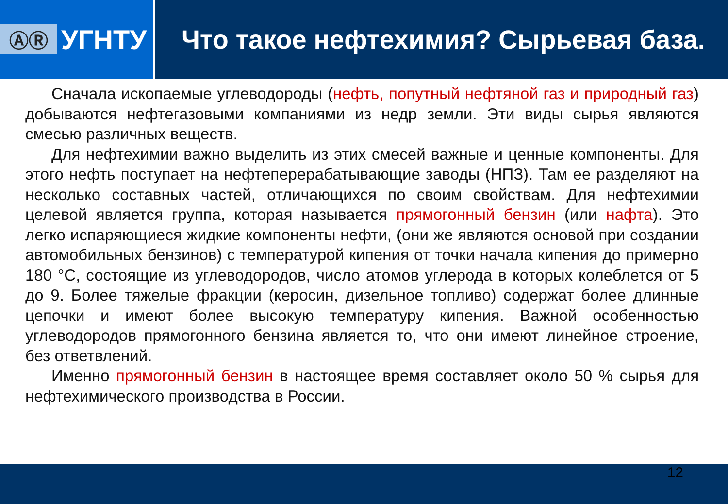ⒶⓇ
УГНТУ
Что такое нефтехимия? Сырьевая база.
Сначала ископаемые углеводороды (нефть, попутный нефтяной газ и природный газ) добываются нефтегазовыми компаниями из недр земли. Эти виды сырья являются смесью различных веществ.
Для нефтехимии важно выделить из этих смесей важные и ценные компоненты. Для этого нефть поступает на нефтеперерабатывающие заводы (НПЗ). Там ее разделяют на несколько составных частей, отличающихся по своим свойствам. Для нефтехимии целевой является группа, которая называется прямогонный бензин (или нафта). Это легко испаряющиеся жидкие компоненты нефти, (они же являются основой при создании автомобильных бензинов) с температурой кипения от точки начала кипения до примерно 180 °C, состоящие из углеводородов, число атомов углерода в которых колеблется от 5 до 9. Более тяжелые фракции (керосин, дизельное топливо) содержат более длинные цепочки и имеют более высокую температуру кипения. Важной особенностью углеводородов прямогонного бензина является то, что они имеют линейное строение, без ответвлений.
Именно прямогонный бензин в настоящее время составляет около 50 % сырья для нефтехимического производства в России.
12